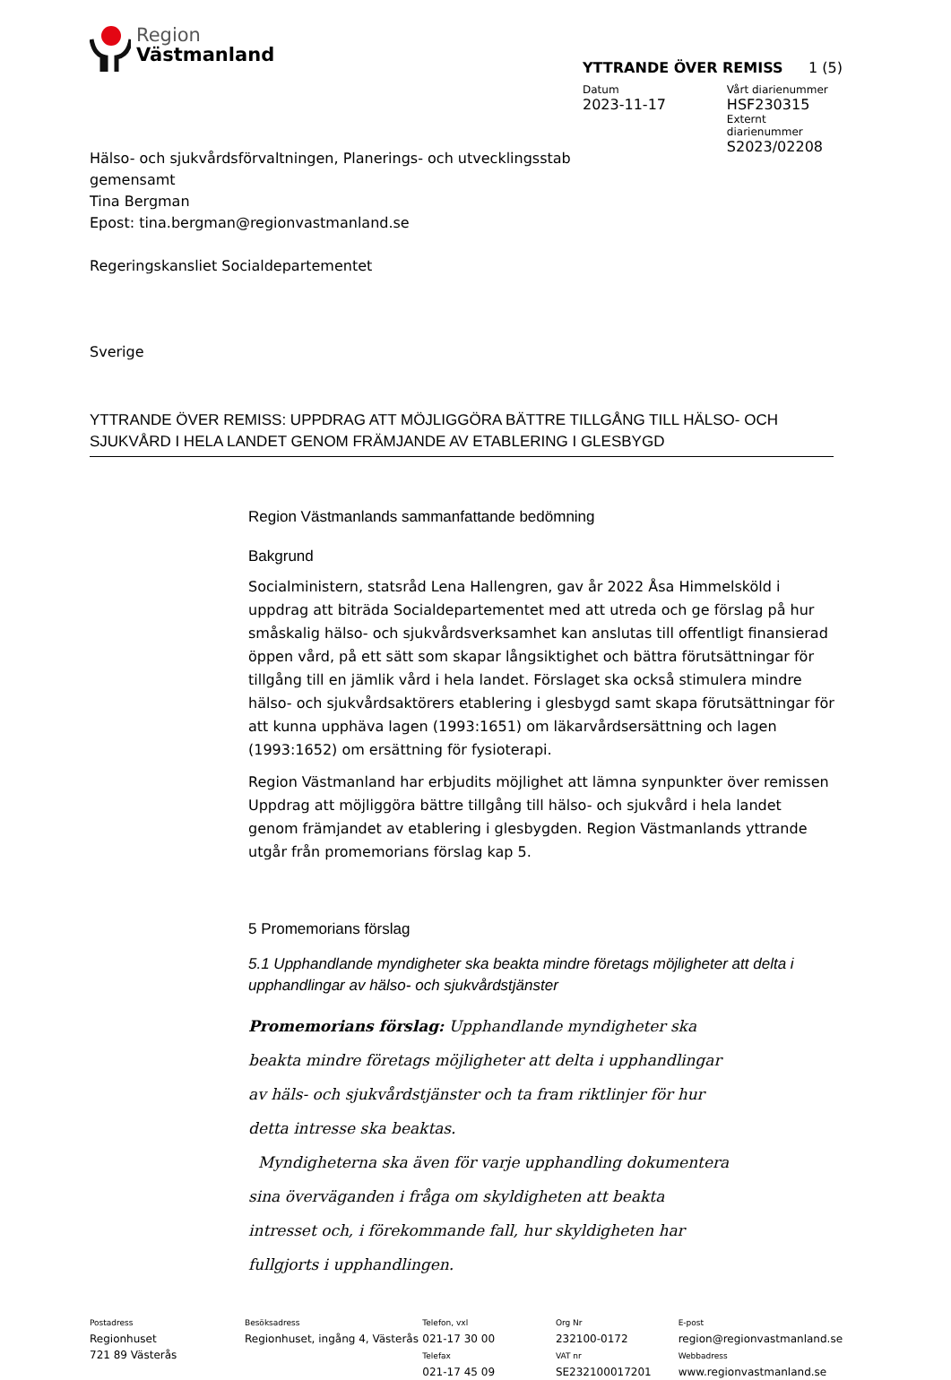Region
Västmanland
YTTRANDE ÖVER REMISS 1 (5)
Datum
2023-11-17
Vårt diarienummer
HSF230315
Externt diarienummer
S2023/02208
Hälso- och sjukvårdsförvaltningen, Planerings- och utvecklingsstab
gemensamt
Tina Bergman
Epost: tina.bergman@regionvastmanland.se
Regeringskansliet Socialdepartementet
Sverige
YTTRANDE ÖVER REMISS: UPPDRAG ATT MÖJLIGGÖRA BÄTTRE TILLGÅNG TILL HÄLSO- OCH SJUKVÅRD I HELA LANDET GENOM FRÄMJANDE AV ETABLERING I GLESBYGD
Region Västmanlands sammanfattande bedömning
Bakgrund
Socialministern, statsråd Lena Hallengren, gav år 2022 Åsa Himmelsköld i uppdrag att biträda Socialdepartementet med att utreda och ge förslag på hur småskalig hälso- och sjukvårdsverksamhet kan anslutas till offentligt finansierad öppen vård, på ett sätt som skapar långsiktighet och bättra förutsättningar för tillgång till en jämlik vård i hela landet. Förslaget ska också stimulera mindre hälso- och sjukvårdsaktörers etablering i glesbygd samt skapa förutsättningar för att kunna upphäva lagen (1993:1651) om läkarvårdsersättning och lagen (1993:1652) om ersättning för fysioterapi.
Region Västmanland har erbjudits möjlighet att lämna synpunkter över remissen Uppdrag att möjliggöra bättre tillgång till hälso- och sjukvård i hela landet genom främjandet av etablering i glesbygden. Region Västmanlands yttrande utgår från promemorians förslag kap 5.
5 Promemorians förslag
5.1 Upphandlande myndigheter ska beakta mindre företags möjligheter att delta i upphandlingar av hälso- och sjukvårdstjänster
Promemorians förslag: Upphandlande myndigheter ska beakta mindre företags möjligheter att delta i upphandlingar av häls- och sjukvårdstjänster och ta fram riktlinjer för hur detta intresse ska beaktas.
Myndigheterna ska även för varje upphandling dokumentera sina överväganden i fråga om skyldigheten att beakta intresset och, i förekommande fall, hur skyldigheten har fullgjorts i upphandlingen.
Postadress
Regionhuset
721 89 Västerås
Besöksadress
Regionhuset, ingång 4, Västerås
Telefon, vxl
021-17 30 00
Telefax
021-17 45 09
Org Nr
232100-0172
VAT nr
SE232100017201
E-post
region@regionvastmanland.se
Webbadress
www.regionvastmanland.se